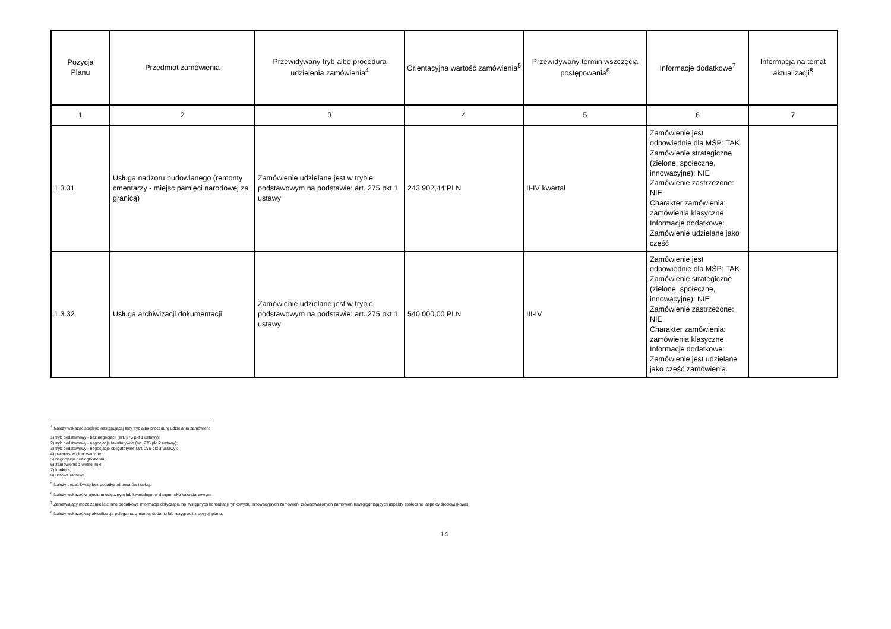| Pozycja Planu | Przedmiot zamówienia | Przewidywany tryb albo procedura udzielenia zamówienia<sup>4</sup> | Orientacyjna wartość zamówienia<sup>5</sup> | Przewidywany termin wszczęcia postępowania<sup>6</sup> | Informacje dodatkowe<sup>7</sup> | Informacja na temat aktualizacji<sup>8</sup> |
| --- | --- | --- | --- | --- | --- | --- |
| 1 | 2 | 3 | 4 | 5 | 6 | 7 |
| 1.3.31 | Usługa nadzoru budowlanego (remonty cmentarzy - miejsc pamięci narodowej za granicą) | Zamówienie udzielane jest w trybie podstawowym na podstawie: art. 275 pkt 1 ustawy | 243 902,44 PLN | II-IV kwartał | Zamówienie jest odpowiednie dla MŚP: TAK Zamówienie strategiczne (zielone, społeczne, innowacyjne): NIE Zamówienie zastrzeżone: NIE Charakter zamówienia: zamówienia klasyczne Informacje dodatkowe: Zamówienie udzielane jako część | |
| 1.3.32 | Usługa archiwizacji dokumentacji. | Zamówienie udzielane jest w trybie podstawowym na podstawie: art. 275 pkt 1 ustawy | 540 000,00 PLN | III-IV | Zamówienie jest odpowiednie dla MŚP: TAK Zamówienie strategiczne (zielone, społeczne, innowacyjne): NIE Zamówienie zastrzeżone: NIE Charakter zamówienia: zamówienia klasyczne Informacje dodatkowe: Zamówienie jest udzielane jako część zamówienia. | |
<sup>4</sup> Należy wskazać spośród następującej listy tryb albo procedurę udzielania zamówień:
1) tryb podstawowy - bez negocjacji (art. 275 pkt 1 ustawy);
2) tryb podstawowy - negocjacje fakultatywne (art. 275 pkt 2 ustawy);
3) tryb podstawowy - negocjacje obligatoryjne (art. 275 pkt 3 ustawy);
4) partnerstwo innowacyjne;
5) negocjacje bez ogłoszenia;
6) zamówienie z wolnej ręki;
7) konkurs;
8) umowa ramowa.
<sup>5</sup> Należy podać kwotę bez podatku od towarów i usług.
<sup>6</sup> Należy wskazać w ujęciu miesięcznym lub kwartalnym w danym roku kalendarzowym.
<sup>7</sup> Zamawiający może zamieścić inne dodatkowe informacje dotyczące, np. wstępnych konsultacji rynkowych, innowacyjnych zamówień, zrównoważonych zamówień (uwzględniających aspekty społeczne, aspekty środowiskowe).
<sup>8</sup> Należy wskazać czy aktualizacja polega na: zmianie, dodaniu lub rezygnacji z pozycji planu.
14